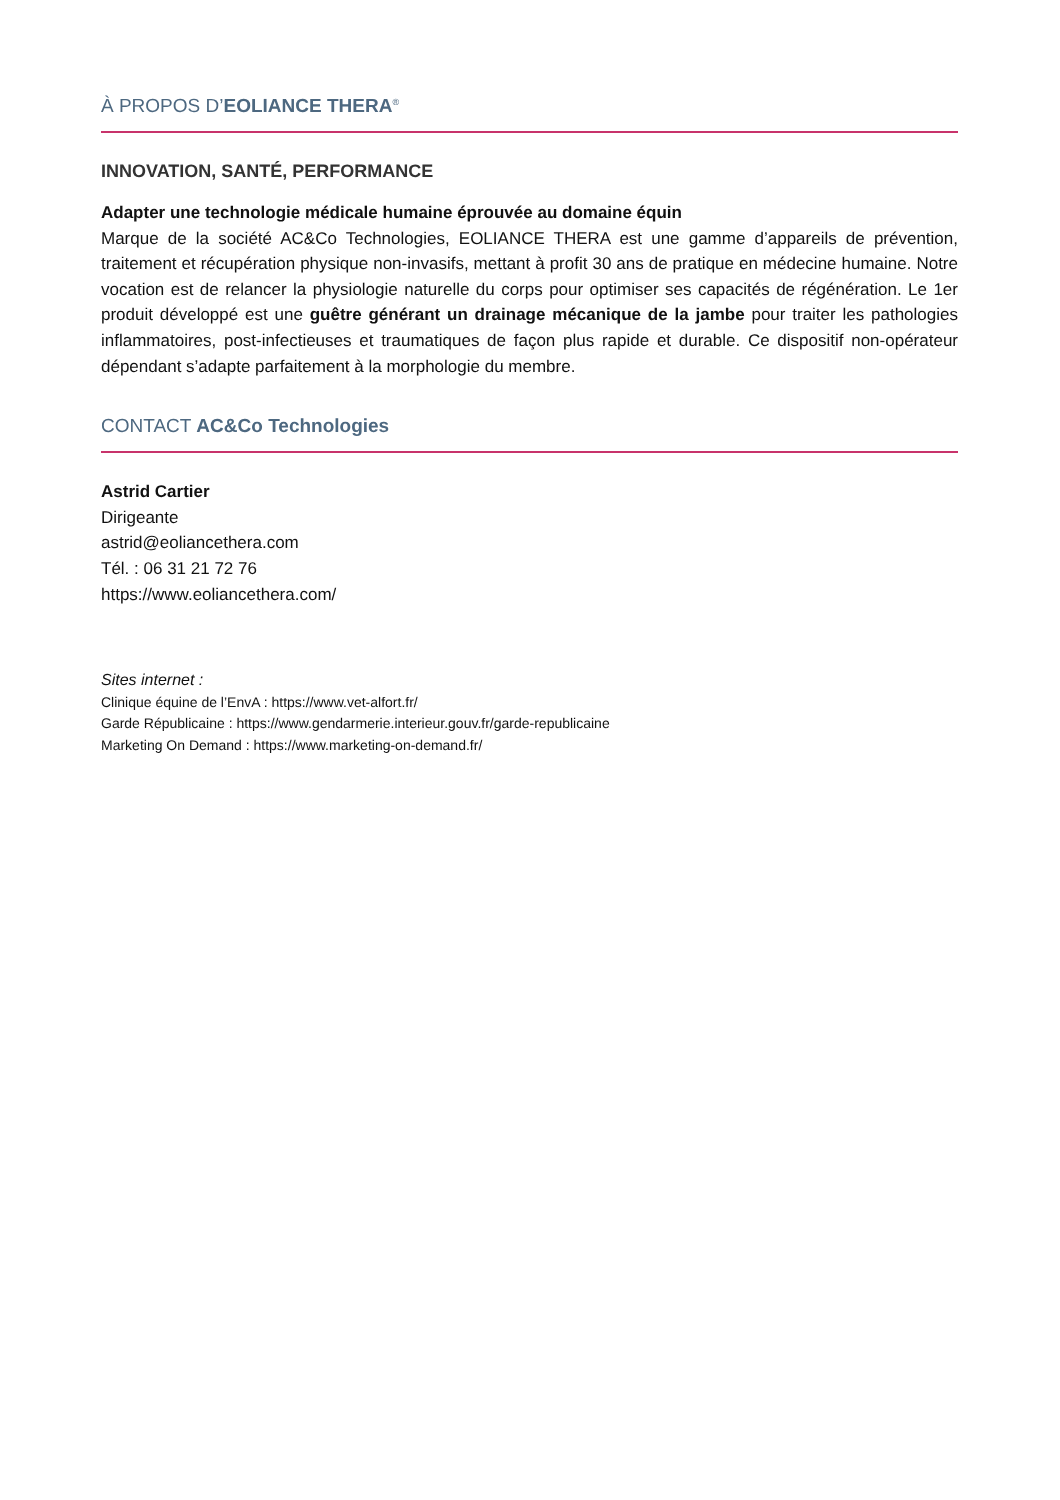À PROPOS D’EOLIANCE THERA<sup>®</sup>
INNOVATION, SANTÉ, PERFORMANCE
Adapter une technologie médicale humaine éprouvée au domaine équin
Marque de la société AC&Co Technologies, EOLIANCE THERA est une gamme d’appareils de prévention, traitement et récupération physique non-invasifs, mettant à profit 30 ans de pratique en médecine humaine. Notre vocation est de relancer la physiologie naturelle du corps pour optimiser ses capacités de régénération. Le 1er produit développé est une guêtre générant un drainage mécanique de la jambe pour traiter les pathologies inflammatoires, post-infectieuses et traumatiques de façon plus rapide et durable. Ce dispositif non-opérateur dépendant s’adapte parfaitement à la morphologie du membre.
CONTACT AC&Co Technologies
Astrid Cartier
Dirigeante
astrid@eoliancethera.com
Tél. : 06 31 21 72 76
https://www.eoliancethera.com/
Sites internet :
Clinique équine de l’EnvA : https://www.vet-alfort.fr/
Garde Républicaine : https://www.gendarmerie.interieur.gouv.fr/garde-republicaine
Marketing On Demand : https://www.marketing-on-demand.fr/